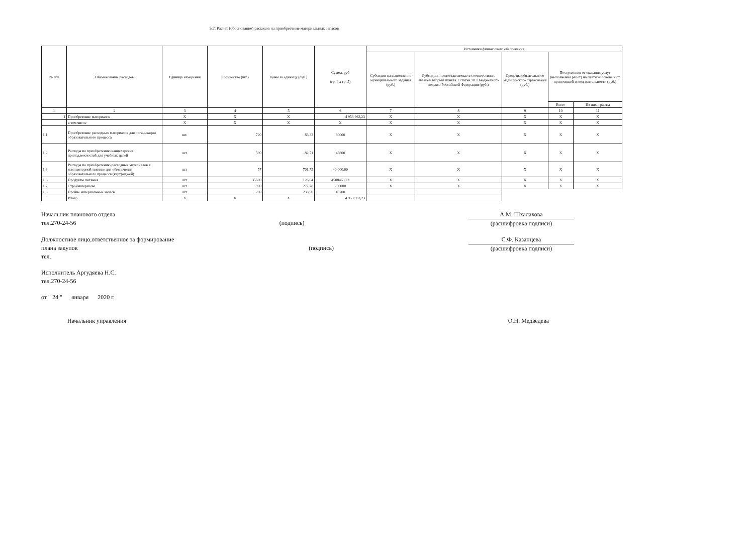5.7. Расчет (обоснование) расходов на приобретение материальных запасов
| № п/п | Наименование расходов | Единица измерения | Количество (шт.) | Цены за единицу (руб.) | Сумма, руб (гр. 4 х гр. 5) | Источники финансового обеспечения | | | | |
| --- | --- | --- | --- | --- | --- | --- | --- | --- | --- | --- |
| | | | | | | Субсидии на выполнение муниципального задания (руб.) | Субсидии, предоставляемые в соответствии с абзацем вторым пункта 1 статьи 78.1 Бюджетного кодекса Российской Федерации (руб.) | Средства обязательного медицинского страхования (руб.) | Поступления от оказания услуг (выполнения работ) на платной основе и от приносящей доход деятельности (руб.) | |
| | | | | | | | | | Всего | Из них, гранты |
| 1 | 2 | 3 | 4 | 5 | 6 | 7 | 8 | 9 | 10 | 11 |
| 1 | Приобретение материалов | X | X | X | 4 953 963,23 | X | X | X | X | X |
| | в том числе | X | X | X | X | X | X | X | X | X |
| 1.1. | Приобретение расходных материалов для организации образовательного процесса | шт. | 720 | 83,33 | 60000 | X | X | X | X | X |
| 1.2. | Расходы по приобретению канцелярских принадлежностей для учебных целей | шт | 590 | 82,71 | 48800 | X | X | X | X | X |
| 1.3. | Расходы по приобретению расходных материалов к компьютерной технике для обеспечения образовательного процесса (картриджей) | шт | 57 | 701,75 | 40 000,00 | X | X | X | X | X |
| 1.6. | Продукты питания | шт | 35600 | 126,64 | 4508463,23 | X | X | X | X | X |
| 1.7. | Стройматериалы | шт | 900 | 277,78 | 250000 | X | X | X | X | X |
| 1,8 | Прочие материальные запасы | шт | 200 | 233,50 | 46700 | | | | | |
| | Итого | X | X | X | 4 953 963,23 | | | | | |
Начальник планового отдела
тел.270-24-56
(подпись) А.М. Шхалахова
(расшифровка подписи)
Должностное лицо,ответственное за формирование
плана закупок
тел.
(подпись) С.Ф. Казанцева
(расшифровка подписи)
Исполнитель Аргудяева Н.С.
тел.270-24-56
от " 24 " января 2020 г.
Начальник управления О.Н. Медведева